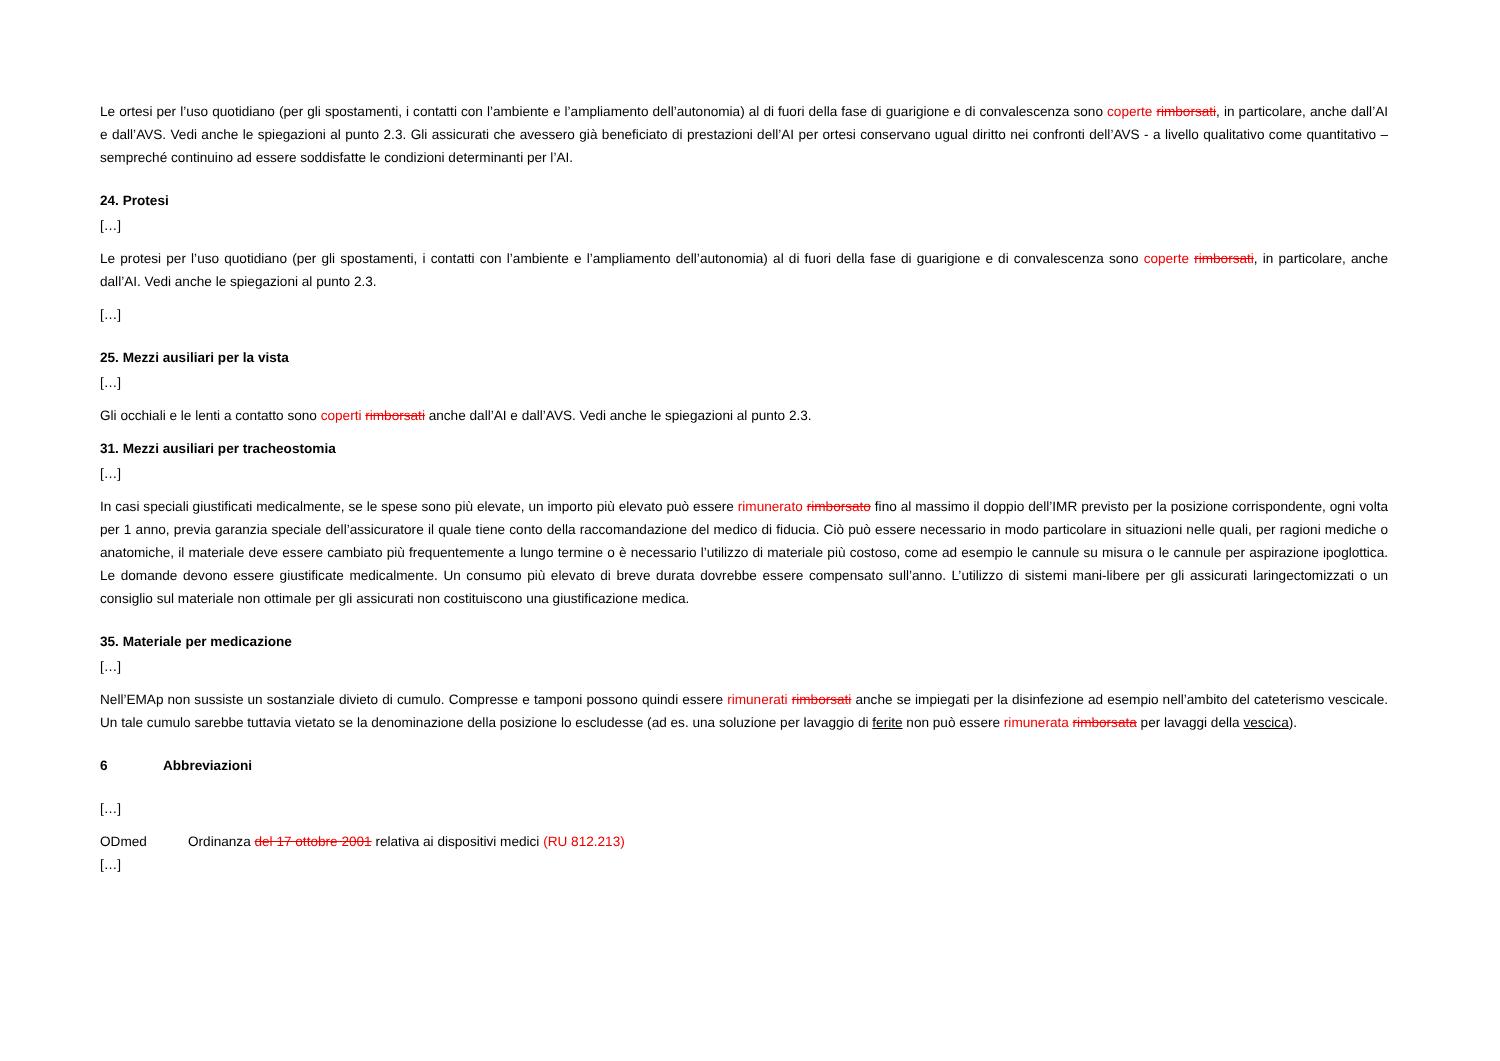Le ortesi per l’uso quotidiano (per gli spostamenti, i contatti con l’ambiente e l’ampliamento dell’autonomia) al di fuori della fase di guarigione e di convalescenza sono coperte rimborsati, in particolare, anche dall’AI e dall’AVS. Vedi anche le spiegazioni al punto 2.3. Gli assicurati che avessero già beneficiato di prestazioni dell’AI per ortesi conservano ugual diritto nei confronti dell’AVS - a livello qualitativo come quantitativo – sempreché continuino ad essere soddisfatte le condizioni determinanti per l’AI.
24. Protesi
[…]
Le protesi per l’uso quotidiano (per gli spostamenti, i contatti con l’ambiente e l’ampliamento dell’autonomia) al di fuori della fase di guarigione e di convalescenza sono coperte rimborsati, in particolare, anche dall’AI. Vedi anche le spiegazioni al punto 2.3.
[…]
25. Mezzi ausiliari per la vista
[…]
Gli occhiali e le lenti a contatto sono coperti rimborsati anche dall’AI e dall’AVS. Vedi anche le spiegazioni al punto 2.3.
31. Mezzi ausiliari per tracheostomia
[…]
In casi speciali giustificati medicalmente, se le spese sono più elevate, un importo più elevato può essere rimunerato rimborsato fino al massimo il doppio dell’IMR previsto per la posizione corrispondente, ogni volta per 1 anno, previa garanzia speciale dell’assicuratore il quale tiene conto della raccomandazione del medico di fiducia. Ciò può essere necessario in modo particolare in situazioni nelle quali, per ragioni mediche o anatomiche, il materiale deve essere cambiato più frequentemente a lungo termine o è necessario l’utilizzo di materiale più costoso, come ad esempio le cannule su misura o le cannule per aspirazione ipoglottica. Le domande devono essere giustificate medicalmente. Un consumo più elevato di breve durata dovrebbe essere compensato sull’anno. L’utilizzo di sistemi mani-libere per gli assicurati laringectomizzati o un consiglio sul materiale non ottimale per gli assicurati non costituiscono una giustificazione medica.
35. Materiale per medicazione
[…]
Nell’EMAp non sussiste un sostanziale divieto di cumulo. Compresse e tamponi possono quindi essere rimunerati rimborsati anche se impiegati per la disinfezione ad esempio nell’ambito del cateterismo vescicale. Un tale cumulo sarebbe tuttavia vietato se la denominazione della posizione lo escludesse (ad es. una soluzione per lavaggio di ferite non può essere rimunerata rimborsata per lavaggi della vescica).
6 Abbreviazioni
[…]
ODmed Ordinanza del 17 ottobre 2001 relativa ai dispositivi medici (RU 812.213)
[…]